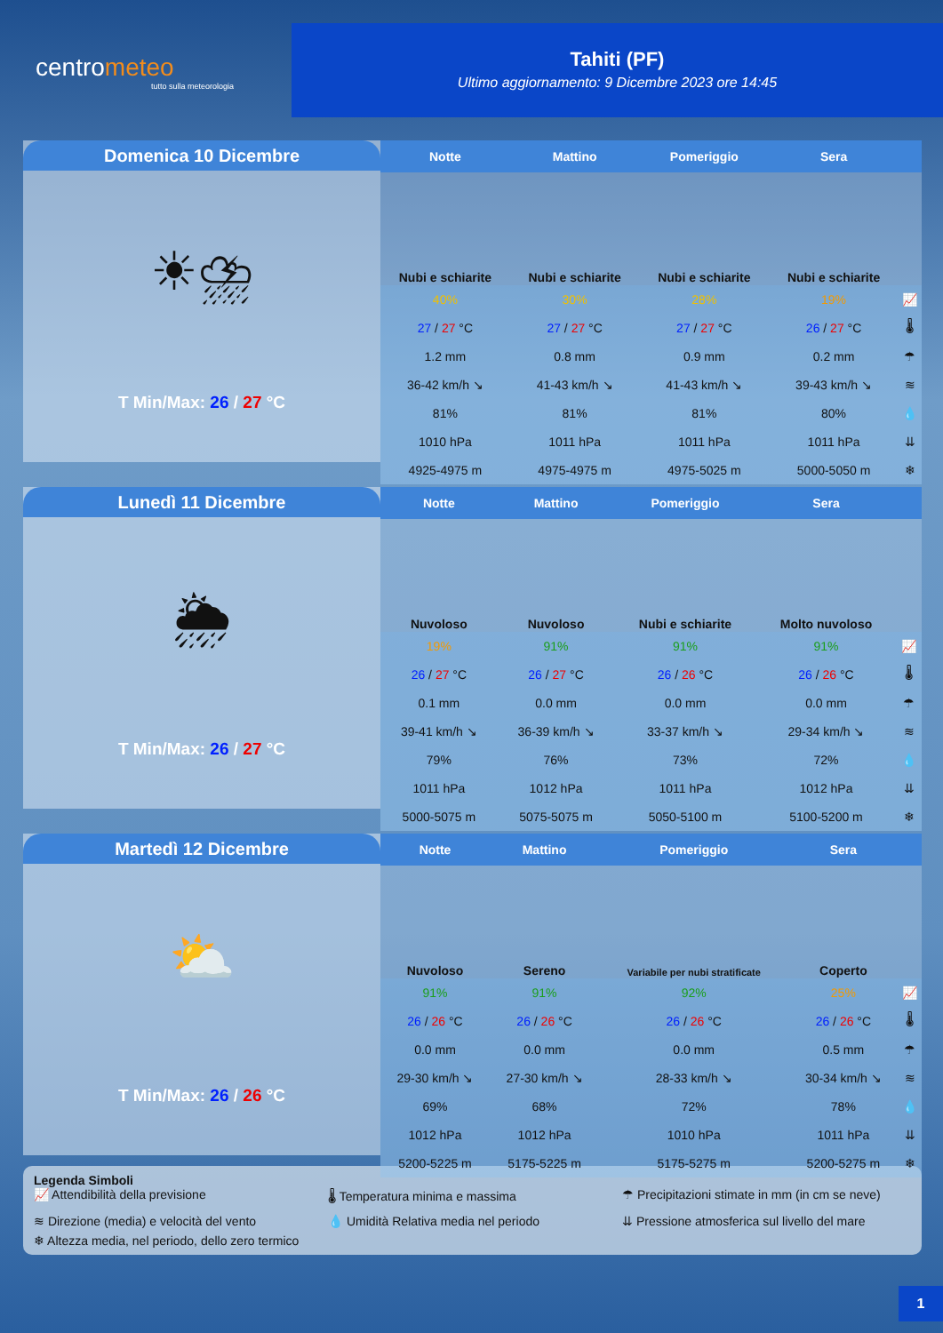centrometeo
tutto sulla meteorologia
Tahiti (PF)
Ultimo aggiornamento: 9 Dicembre 2023 ore 14:45
Domenica 10 Dicembre
☀⛈
T Min/Max: 26 / 27 °C
| Notte | Mattino | Pomeriggio | Sera | |
| --- | --- | --- | --- | --- |
| Nubi e schiarite | Nubi e schiarite | Nubi e schiarite | Nubi e schiarite | |
| 40% | 30% | 28% | 19% | 📈 |
| 27 / 27 °C | 27 / 27 °C | 27 / 27 °C | 26 / 27 °C | 🌡 |
| 1.2 mm | 0.8 mm | 0.9 mm | 0.2 mm | ☂ |
| 36-42 km/h ↘ | 41-43 km/h ↘ | 41-43 km/h ↘ | 39-43 km/h ↘ | ≋ |
| 81% | 81% | 81% | 80% | 💧 |
| 1010 hPa | 1011 hPa | 1011 hPa | 1011 hPa | ⇊ |
| 4925-4975 m | 4975-4975 m | 4975-5025 m | 5000-5050 m | ❄ |
Lunedì 11 Dicembre
🌦
T Min/Max: 26 / 27 °C
| Notte | Mattino | Pomeriggio | Sera | |
| --- | --- | --- | --- | --- |
| Nuvoloso | Nuvoloso | Nubi e schiarite | Molto nuvoloso | |
| 19% | 91% | 91% | 91% | 📈 |
| 26 / 27 °C | 26 / 27 °C | 26 / 26 °C | 26 / 26 °C | 🌡 |
| 0.1 mm | 0.0 mm | 0.0 mm | 0.0 mm | ☂ |
| 39-41 km/h ↘ | 36-39 km/h ↘ | 33-37 km/h ↘ | 29-34 km/h ↘ | ≋ |
| 79% | 76% | 73% | 72% | 💧 |
| 1011 hPa | 1012 hPa | 1011 hPa | 1012 hPa | ⇊ |
| 5000-5075 m | 5075-5075 m | 5050-5100 m | 5100-5200 m | ❄ |
Martedì 12 Dicembre
⛅
T Min/Max: 26 / 26 °C
| Notte | Mattino | Pomeriggio | Sera | |
| --- | --- | --- | --- | --- |
| Nuvoloso | Sereno | Variabile per nubi stratificate | Coperto | |
| 91% | 91% | 92% | 25% | 📈 |
| 26 / 26 °C | 26 / 26 °C | 26 / 26 °C | 26 / 26 °C | 🌡 |
| 0.0 mm | 0.0 mm | 0.0 mm | 0.5 mm | ☂ |
| 29-30 km/h ↘ | 27-30 km/h ↘ | 28-33 km/h ↘ | 30-34 km/h ↘ | ≋ |
| 69% | 68% | 72% | 78% | 💧 |
| 1012 hPa | 1012 hPa | 1010 hPa | 1011 hPa | ⇊ |
| 5200-5225 m | 5175-5225 m | 5175-5275 m | 5200-5275 m | ❄ |
Legenda Simboli
📈 Attendibilità della previsione
🌡 Temperatura minima e massima
☂ Precipitazioni stimate in mm (in cm se neve)
≋ Direzione (media) e velocità del vento
💧 Umidità Relativa media nel periodo
⇊ Pressione atmosferica sul livello del mare
❄ Altezza media, nel periodo, dello zero termico
1